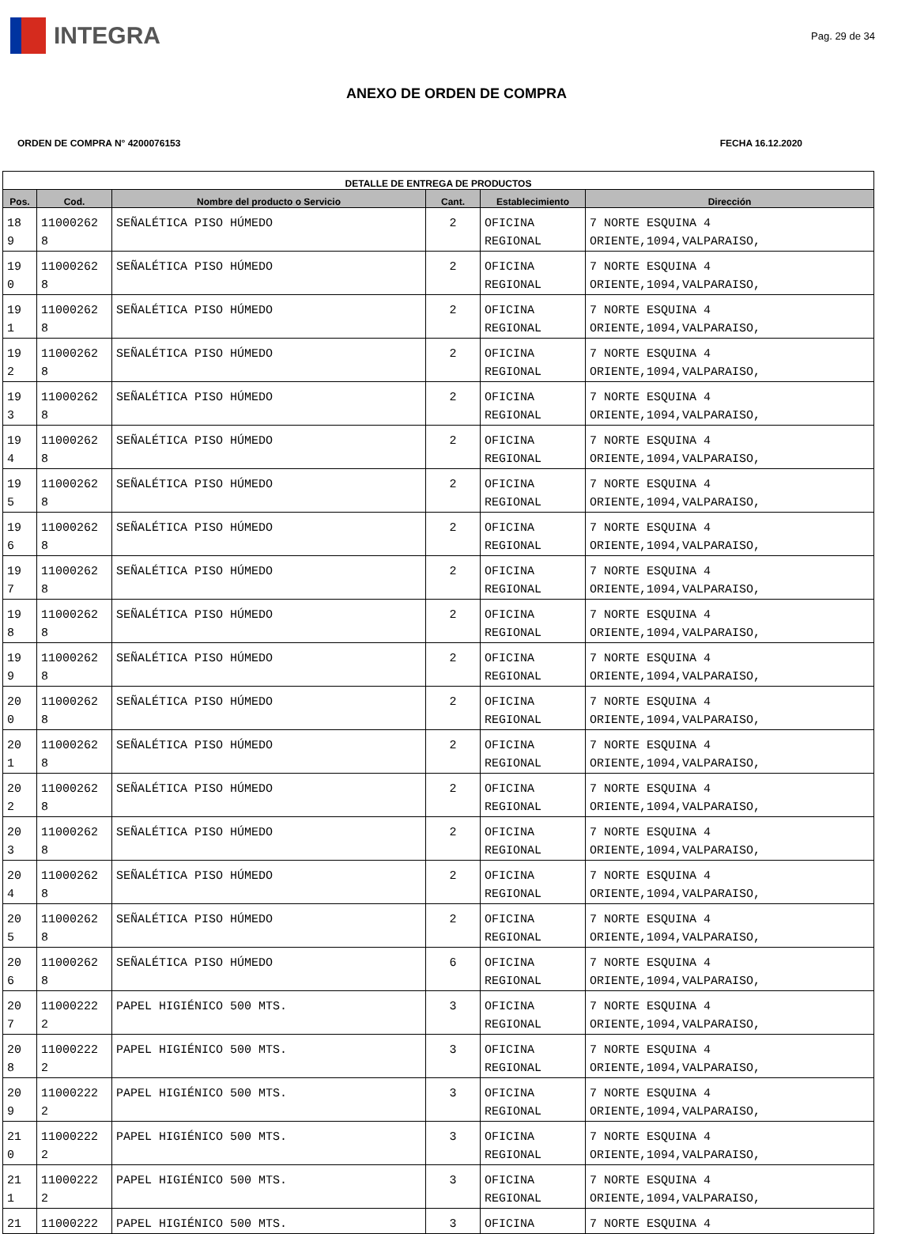INTEGRA
Pag. 29 de 34
ANEXO DE ORDEN DE COMPRA
ORDEN DE COMPRA N° 4200076153 FECHA 16.12.2020
| DETALLE DE ENTREGA DE PRODUCTOS | | | | | |
| --- | --- | --- | --- | --- | --- |
| Pos. | Cod. | Nombre del producto o Servicio | Cant. | Establecimiento | Dirección |
| 18 9 | 11000262 8 | SEÑALÉTICA PISO HÚMEDO | 2 | OFICINA REGIONAL | 7 NORTE ESQUINA 4 ORIENTE,1094,VALPARAISO, |
| 19 0 | 11000262 8 | SEÑALÉTICA PISO HÚMEDO | 2 | OFICINA REGIONAL | 7 NORTE ESQUINA 4 ORIENTE,1094,VALPARAISO, |
| 19 1 | 11000262 8 | SEÑALÉTICA PISO HÚMEDO | 2 | OFICINA REGIONAL | 7 NORTE ESQUINA 4 ORIENTE,1094,VALPARAISO, |
| 19 2 | 11000262 8 | SEÑALÉTICA PISO HÚMEDO | 2 | OFICINA REGIONAL | 7 NORTE ESQUINA 4 ORIENTE,1094,VALPARAISO, |
| 19 3 | 11000262 8 | SEÑALÉTICA PISO HÚMEDO | 2 | OFICINA REGIONAL | 7 NORTE ESQUINA 4 ORIENTE,1094,VALPARAISO, |
| 19 4 | 11000262 8 | SEÑALÉTICA PISO HÚMEDO | 2 | OFICINA REGIONAL | 7 NORTE ESQUINA 4 ORIENTE,1094,VALPARAISO, |
| 19 5 | 11000262 8 | SEÑALÉTICA PISO HÚMEDO | 2 | OFICINA REGIONAL | 7 NORTE ESQUINA 4 ORIENTE,1094,VALPARAISO, |
| 19 6 | 11000262 8 | SEÑALÉTICA PISO HÚMEDO | 2 | OFICINA REGIONAL | 7 NORTE ESQUINA 4 ORIENTE,1094,VALPARAISO, |
| 19 7 | 11000262 8 | SEÑALÉTICA PISO HÚMEDO | 2 | OFICINA REGIONAL | 7 NORTE ESQUINA 4 ORIENTE,1094,VALPARAISO, |
| 19 8 | 11000262 8 | SEÑALÉTICA PISO HÚMEDO | 2 | OFICINA REGIONAL | 7 NORTE ESQUINA 4 ORIENTE,1094,VALPARAISO, |
| 19 9 | 11000262 8 | SEÑALÉTICA PISO HÚMEDO | 2 | OFICINA REGIONAL | 7 NORTE ESQUINA 4 ORIENTE,1094,VALPARAISO, |
| 20 0 | 11000262 8 | SEÑALÉTICA PISO HÚMEDO | 2 | OFICINA REGIONAL | 7 NORTE ESQUINA 4 ORIENTE,1094,VALPARAISO, |
| 20 1 | 11000262 8 | SEÑALÉTICA PISO HÚMEDO | 2 | OFICINA REGIONAL | 7 NORTE ESQUINA 4 ORIENTE,1094,VALPARAISO, |
| 20 2 | 11000262 8 | SEÑALÉTICA PISO HÚMEDO | 2 | OFICINA REGIONAL | 7 NORTE ESQUINA 4 ORIENTE,1094,VALPARAISO, |
| 20 3 | 11000262 8 | SEÑALÉTICA PISO HÚMEDO | 2 | OFICINA REGIONAL | 7 NORTE ESQUINA 4 ORIENTE,1094,VALPARAISO, |
| 20 4 | 11000262 8 | SEÑALÉTICA PISO HÚMEDO | 2 | OFICINA REGIONAL | 7 NORTE ESQUINA 4 ORIENTE,1094,VALPARAISO, |
| 20 5 | 11000262 8 | SEÑALÉTICA PISO HÚMEDO | 2 | OFICINA REGIONAL | 7 NORTE ESQUINA 4 ORIENTE,1094,VALPARAISO, |
| 20 6 | 11000262 8 | SEÑALÉTICA PISO HÚMEDO | 6 | OFICINA REGIONAL | 7 NORTE ESQUINA 4 ORIENTE,1094,VALPARAISO, |
| 20 7 | 11000222 2 | PAPEL HIGIÉNICO 500 MTS. | 3 | OFICINA REGIONAL | 7 NORTE ESQUINA 4 ORIENTE,1094,VALPARAISO, |
| 20 8 | 11000222 2 | PAPEL HIGIÉNICO 500 MTS. | 3 | OFICINA REGIONAL | 7 NORTE ESQUINA 4 ORIENTE,1094,VALPARAISO, |
| 20 9 | 11000222 2 | PAPEL HIGIÉNICO 500 MTS. | 3 | OFICINA REGIONAL | 7 NORTE ESQUINA 4 ORIENTE,1094,VALPARAISO, |
| 21 0 | 11000222 2 | PAPEL HIGIÉNICO 500 MTS. | 3 | OFICINA REGIONAL | 7 NORTE ESQUINA 4 ORIENTE,1094,VALPARAISO, |
| 21 1 | 11000222 2 | PAPEL HIGIÉNICO 500 MTS. | 3 | OFICINA REGIONAL | 7 NORTE ESQUINA 4 ORIENTE,1094,VALPARAISO, |
| 21 | 11000222 | PAPEL HIGIÉNICO 500 MTS. | 3 | OFICINA | 7 NORTE ESQUINA 4 |